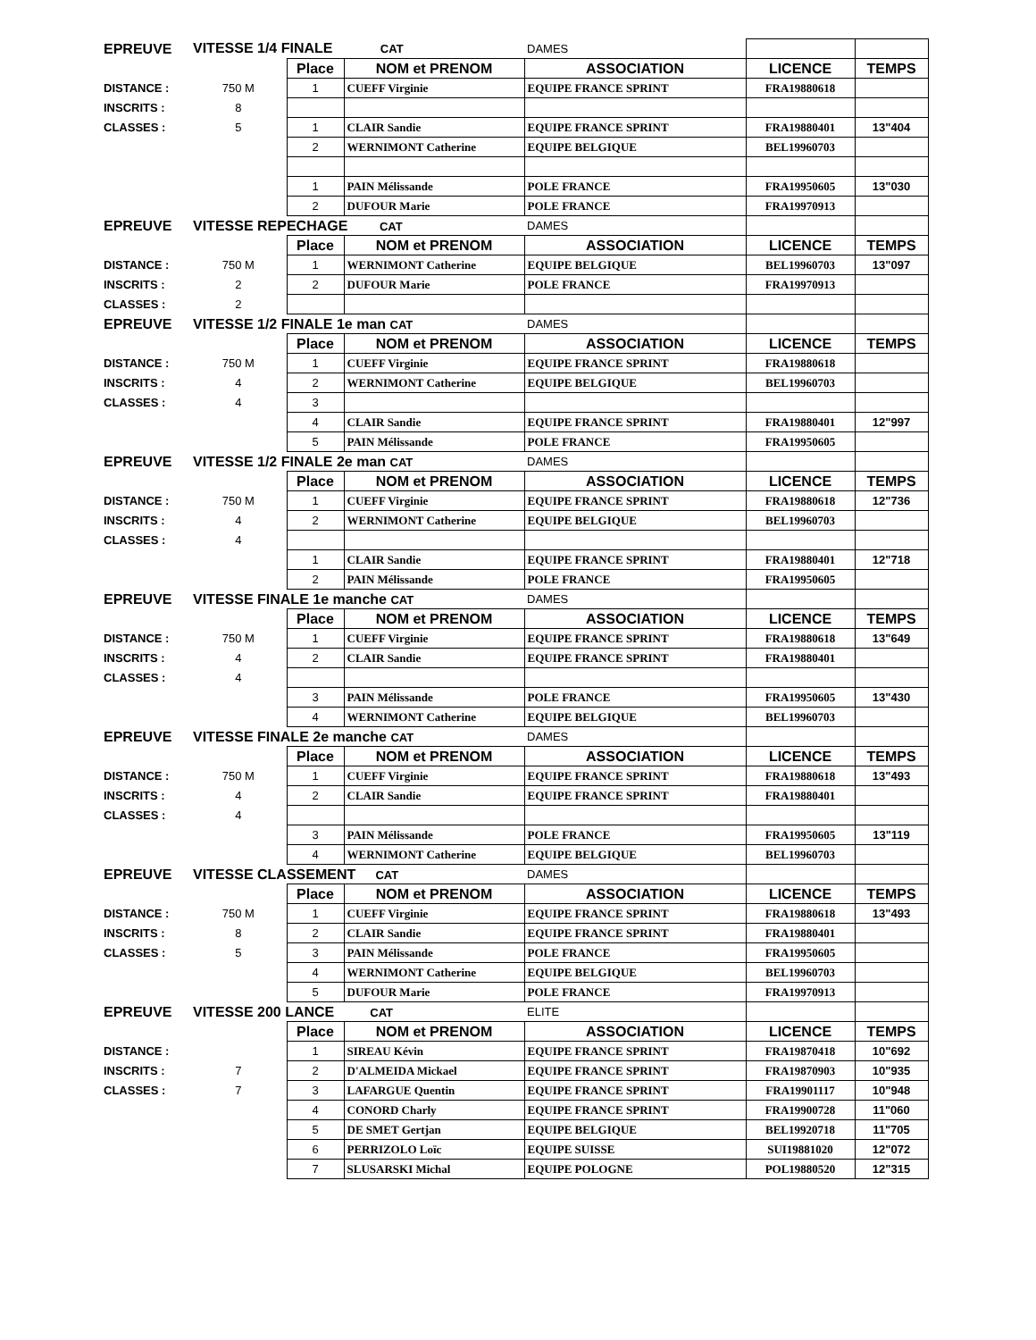| EPREUVE | VITESSE 1/4 FINALE CAT | | | DAMES | | |
| | | Place | NOM et PRENOM | ASSOCIATION | LICENCE | TEMPS |
| DISTANCE : | 750 M | 1 | CUEFF Virginie | EQUIPE FRANCE SPRINT | FRA19880618 | |
| INSCRITS : | 8 | | | | | |
| CLASSES : | 5 | 1 | CLAIR Sandie | EQUIPE FRANCE SPRINT | FRA19880401 | 13"404 |
| | | 2 | WERNIMONT Catherine | EQUIPE BELGIQUE | BEL19960703 | |
| | | 1 | PAIN Mélissande | POLE FRANCE | FRA19950605 | 13"030 |
| | | 2 | DUFOUR Marie | POLE FRANCE | FRA19970913 | |
| EPREUVE | VITESSE REPECHAGE CAT | | | DAMES | | |
| | | Place | NOM et PRENOM | ASSOCIATION | LICENCE | TEMPS |
| DISTANCE : | 750 M | 1 | WERNIMONT Catherine | EQUIPE BELGIQUE | BEL19960703 | 13"097 |
| INSCRITS : | 2 | 2 | DUFOUR Marie | POLE FRANCE | FRA19970913 | |
| CLASSES : | 2 | | | | | |
| EPREUVE | VITESSE 1/2 FINALE 1e man CAT | | | DAMES | | |
| | | Place | NOM et PRENOM | ASSOCIATION | LICENCE | TEMPS |
| DISTANCE : | 750 M | 1 | CUEFF Virginie | EQUIPE FRANCE SPRINT | FRA19880618 | |
| INSCRITS : | 4 | 2 | WERNIMONT Catherine | EQUIPE BELGIQUE | BEL19960703 | |
| CLASSES : | 4 | 3 | | | | |
| | | 4 | CLAIR Sandie | EQUIPE FRANCE SPRINT | FRA19880401 | 12"997 |
| | | 5 | PAIN Mélissande | POLE FRANCE | FRA19950605 | |
| EPREUVE | VITESSE 1/2 FINALE 2e man CAT | | | DAMES | | |
| | | Place | NOM et PRENOM | ASSOCIATION | LICENCE | TEMPS |
| DISTANCE : | 750 M | 1 | CUEFF Virginie | EQUIPE FRANCE SPRINT | FRA19880618 | 12"736 |
| INSCRITS : | 4 | 2 | WERNIMONT Catherine | EQUIPE BELGIQUE | BEL19960703 | |
| CLASSES : | 4 | | | | | |
| | | 1 | CLAIR Sandie | EQUIPE FRANCE SPRINT | FRA19880401 | 12"718 |
| | | 2 | PAIN Mélissande | POLE FRANCE | FRA19950605 | |
| EPREUVE | VITESSE FINALE 1e manche CAT | | | DAMES | | |
| | | Place | NOM et PRENOM | ASSOCIATION | LICENCE | TEMPS |
| DISTANCE : | 750 M | 1 | CUEFF Virginie | EQUIPE FRANCE SPRINT | FRA19880618 | 13"649 |
| INSCRITS : | 4 | 2 | CLAIR Sandie | EQUIPE FRANCE SPRINT | FRA19880401 | |
| CLASSES : | 4 | | | | | |
| | | 3 | PAIN Mélissande | POLE FRANCE | FRA19950605 | 13"430 |
| | | 4 | WERNIMONT Catherine | EQUIPE BELGIQUE | BEL19960703 | |
| EPREUVE | VITESSE FINALE 2e manche CAT | | | DAMES | | |
| | | Place | NOM et PRENOM | ASSOCIATION | LICENCE | TEMPS |
| DISTANCE : | 750 M | 1 | CUEFF Virginie | EQUIPE FRANCE SPRINT | FRA19880618 | 13"493 |
| INSCRITS : | 4 | 2 | CLAIR Sandie | EQUIPE FRANCE SPRINT | FRA19880401 | |
| CLASSES : | 4 | | | | | |
| | | 3 | PAIN Mélissande | POLE FRANCE | FRA19950605 | 13"119 |
| | | 4 | WERNIMONT Catherine | EQUIPE BELGIQUE | BEL19960703 | |
| EPREUVE | VITESSE CLASSEMENT CAT | | | DAMES | | |
| | | Place | NOM et PRENOM | ASSOCIATION | LICENCE | TEMPS |
| DISTANCE : | 750 M | 1 | CUEFF Virginie | EQUIPE FRANCE SPRINT | FRA19880618 | 13"493 |
| INSCRITS : | 8 | 2 | CLAIR Sandie | EQUIPE FRANCE SPRINT | FRA19880401 | |
| CLASSES : | 5 | 3 | PAIN Mélissande | POLE FRANCE | FRA19950605 | |
| | | 4 | WERNIMONT Catherine | EQUIPE BELGIQUE | BEL19960703 | |
| | | 5 | DUFOUR Marie | POLE FRANCE | FRA19970913 | |
| EPREUVE | VITESSE 200 LANCE CAT | | | ELITE | | |
| | | Place | NOM et PRENOM | ASSOCIATION | LICENCE | TEMPS |
| DISTANCE : | | 1 | SIREAU Kévin | EQUIPE FRANCE SPRINT | FRA19870418 | 10"692 |
| INSCRITS : | 7 | 2 | D'ALMEIDA Mickael | EQUIPE FRANCE SPRINT | FRA19870903 | 10"935 |
| CLASSES : | 7 | 3 | LAFARGUE Quentin | EQUIPE FRANCE SPRINT | FRA19901117 | 10"948 |
| | | 4 | CONORD Charly | EQUIPE FRANCE SPRINT | FRA19900728 | 11"060 |
| | | 5 | DE SMET Gertjan | EQUIPE BELGIQUE | BEL19920718 | 11"705 |
| | | 6 | PERRIZOLO Loïc | EQUIPE SUISSE | SUI19881020 | 12"072 |
| | | 7 | SLUSARSKI Michal | EQUIPE POLOGNE | POL19880520 | 12"315 |